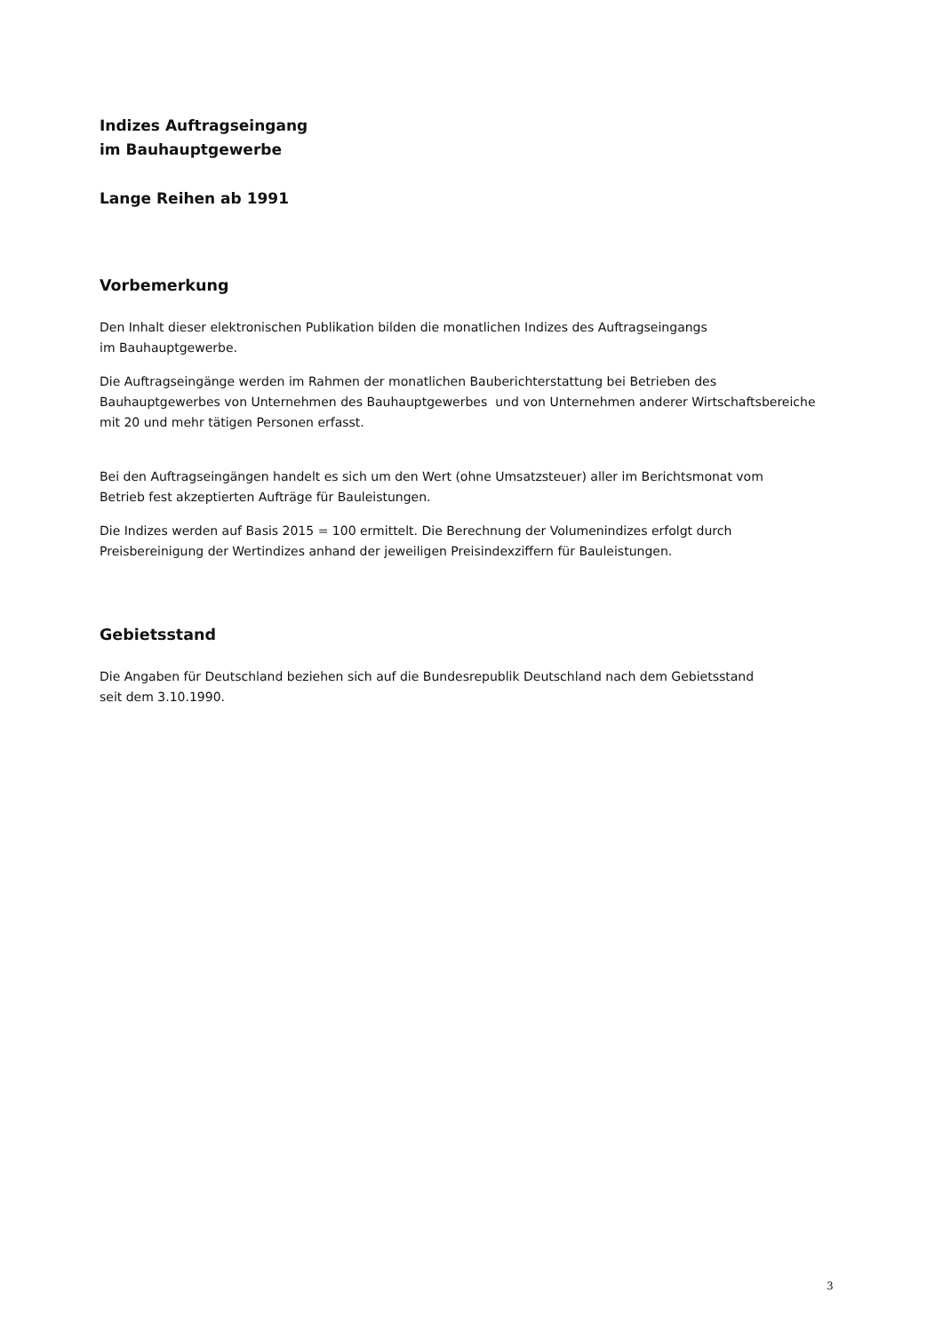Indizes Auftragseingang
im Bauhauptgewerbe
Lange Reihen ab 1991
Vorbemerkung
Den Inhalt dieser elektronischen Publikation bilden die monatlichen Indizes des Auftragseingangs
im Bauhauptgewerbe.
Die Auftragseingänge werden im Rahmen der monatlichen Bauberichterstattung bei Betrieben des
Bauhauptgewerbes von Unternehmen des Bauhauptgewerbes und von Unternehmen anderer Wirtschaftsbereiche
mit 20 und mehr tätigen Personen erfasst.
Bei den Auftragseingängen handelt es sich um den Wert (ohne Umsatzsteuer) aller im Berichtsmonat vom
Betrieb fest akzeptierten Aufträge für Bauleistungen.
Die Indizes werden auf Basis 2015 = 100 ermittelt. Die Berechnung der Volumenindizes erfolgt durch
Preisbereinigung der Wertindizes anhand der jeweiligen Preisindexziffern für Bauleistungen.
Gebietsstand
Die Angaben für Deutschland beziehen sich auf die Bundesrepublik Deutschland nach dem Gebietsstand
seit dem 3.10.1990.
3